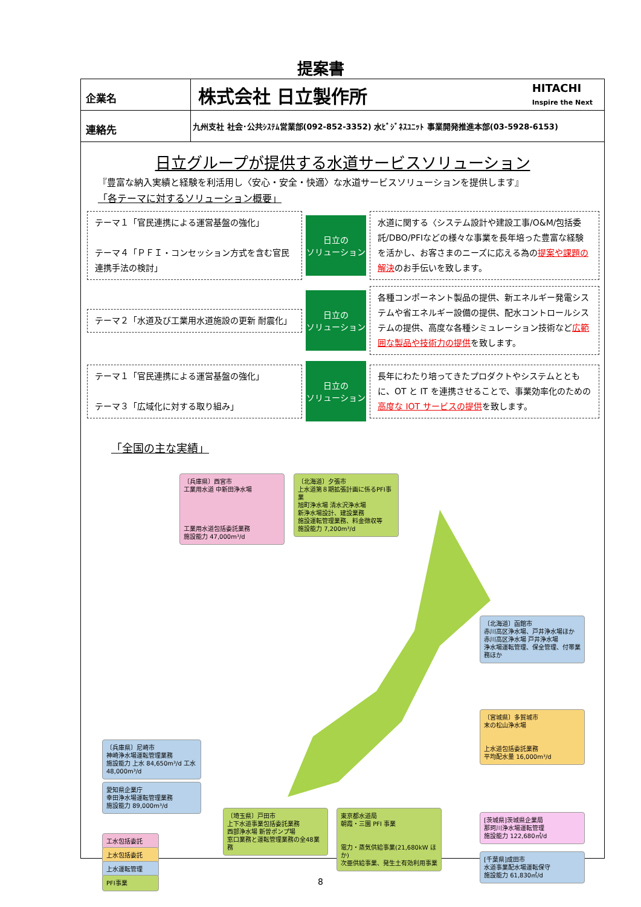提案書
| 企業名 | 株式会社 日立製作所 HITACHI Inspire the Next |
| 連絡先 | 九州支社 社会･公共ｼｽﾃﾑ営業部(092-852-3352) 水ﾋﾞｼﾞﾈｽﾕﾆｯﾄ 事業開発推進本部(03-5928-6153) |
日立グループが提供する水道サービスソリューション
『豊富な納入実績と経験を利活用し〈安心・安全・快適〉な水道サービスソリューションを提供します』
「各テーマに対するソリューション概要」
テーマ１「官民連携による運営基盤の強化」
テーマ４「ＰＦＩ・コンセッション方式を含む官民連携手法の検討」
日立の
ソリューション
水道に関する〈システム設計や建設工事/O&M/包括委託/DBO/PFIなどの様々な事業を長年培った豊富な経験を活かし、お客さまのニーズに応える為の提案や課題の解決のお手伝いを致します。
テーマ２「水道及び工業用水道施設の更新 耐震化」
日立の
ソリューション
各種コンポーネント製品の提供、新エネルギー発電システムや省エネルギー設備の提供、配水コントロールシステムの提供、高度な各種シミュレーション技術など広範囲な製品や技術力の提供を致します。
テーマ１「官民連携による運営基盤の強化」
テーマ３「広域化に対する取り組み」
日立の
ソリューション
長年にわたり培ってきたプロダクトやシステムとともに、OT と IT を連携させることで、事業効率化のための高度な IOT サービスの提供を致します。
「全国の主な実績」
〔兵庫県〕西宮市
工業用水道 中新田浄水場
工業用水道包括委託業務
施設能力 47,000m³/d
〔北海道〕夕張市
上水道第８期拡張計画に係るPFI事業
旭町浄水場 清水沢浄水場
新浄水場設計、建設業務
施設運転管理業務、料金徴収等
施設能力 7,200m³/d
〔北海道〕函館市
赤川高区浄水場、戸井浄水場ほか
赤川高区浄水場 戸井浄水場
浄水場運転管理、保全管理、付帯業務ほか
〔宮城県〕多賀城市
末の松山浄水場
上水道包括委託業務
平均配水量 16,000m³/d
[茨城県]茨城県企業局
那珂川浄水場運転管理
施設能力 122,680㎥/d
[千葉県]成田市
水道事業配水場運転保守
施設能力 61,830㎥/d
〔兵庫県〕尼崎市
神崎浄水場運転管理業務
施設能力 上水 84,650m³/d 工水 48,000m³/d
愛知県企業庁
幸田浄水場運転管理業務
施設能力 89,000m³/d
工水包括委託
上水包括委託
上水運転管理
PFI事業
〔埼玉県〕戸田市
上下水道事業包括委託業務
西部浄水場 新曽ポンプ場
窓口業務と運転管理業務の全48業務
東京都水道局
朝霞・三園 PFI 事業
電力・蒸気供給事業(21,680kW ほか)
次亜供給事業、発生土有効利用事業
8